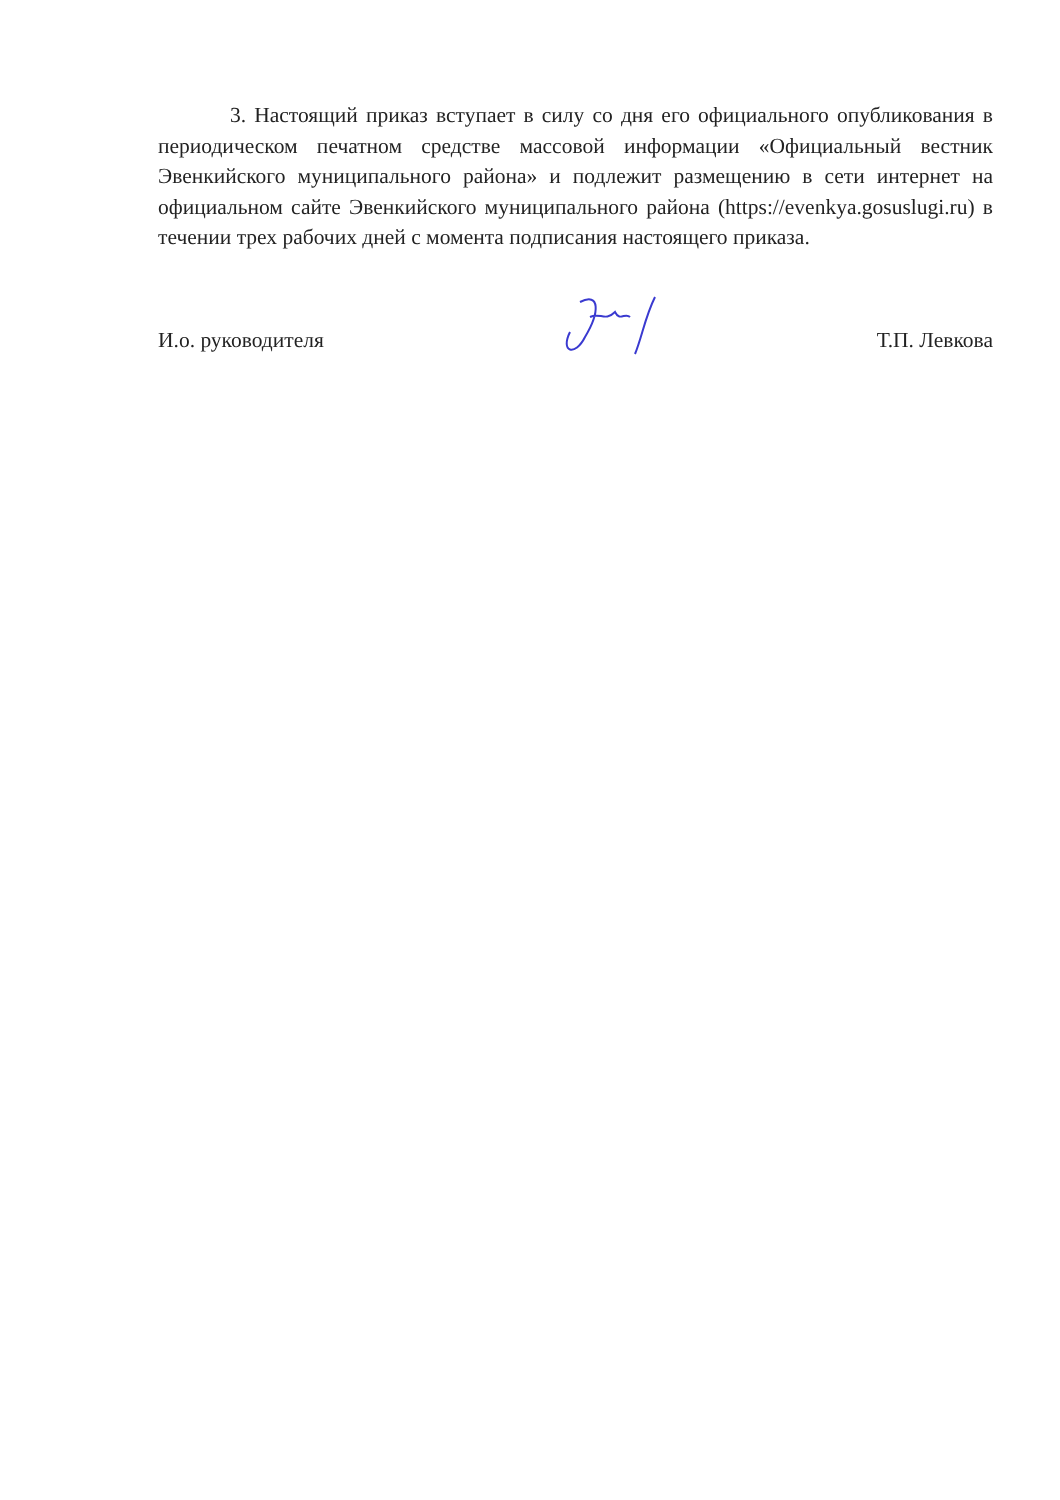3. Настоящий приказ вступает в силу со дня его официального опубликования в периодическом печатном средстве массовой информации «Официальный вестник Эвенкийского муниципального района» и подлежит размещению в сети интернет на официальном сайте Эвенкийского муниципального района (https://evenkya.gosuslugi.ru) в течении трех рабочих дней с момента подписания настоящего приказа.
И.о. руководителя Т.П. Левкова